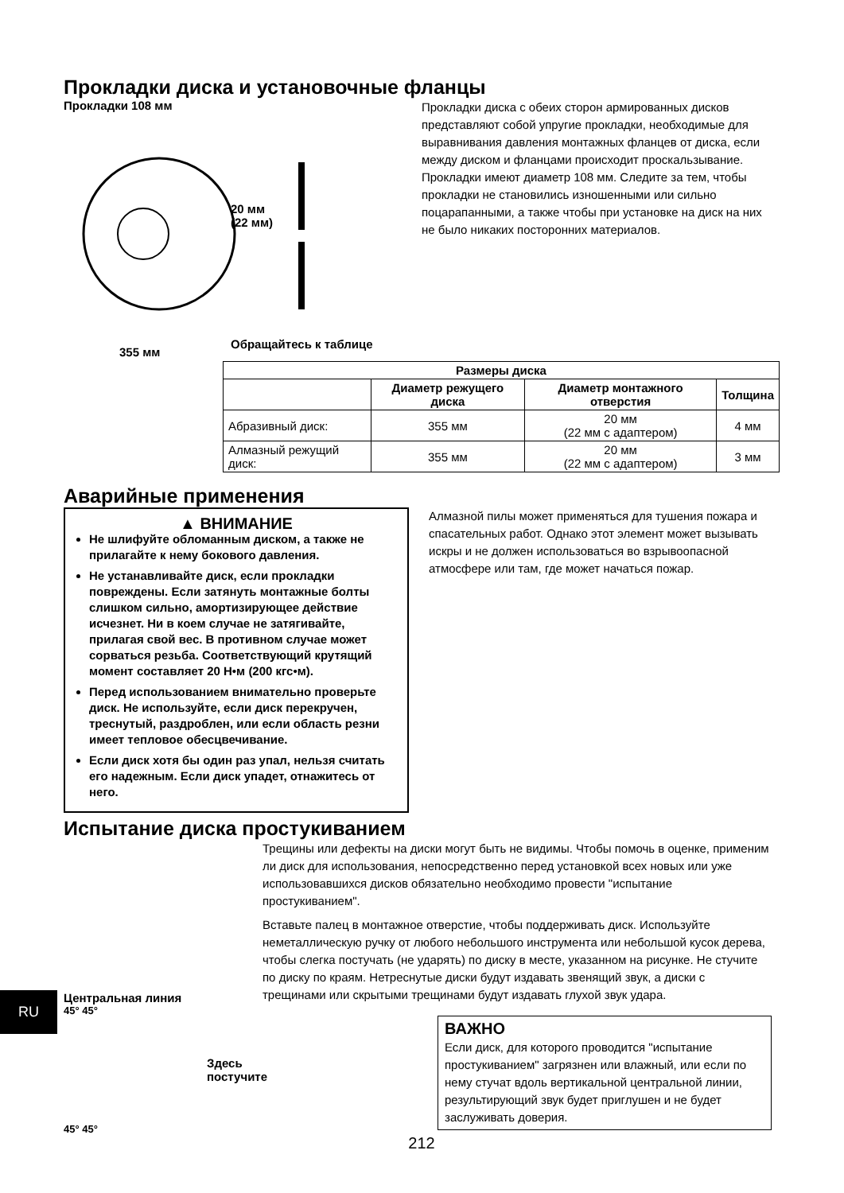Прокладки диска и установочные фланцы
Прокладки 108 мм
20 мм
(22 мм)
Обращайтесь к таблице
355 мм
Прокладки диска с обеих сторон армированных дисков представляют собой упругие прокладки, необходимые для выравнивания давления монтажных фланцев от диска, если между диском и фланцами происходит проскальзывание. Прокладки имеют диаметр 108 мм. Следите за тем, чтобы прокладки не становились изношенными или сильно поцарапанными, а также чтобы при установке на диск на них не было никаких посторонних материалов.
| Размеры диска | | | |
| --- | --- | --- | --- |
| | Диаметр режущего диска | Диаметр монтажного отверстия | Толщина |
| Абразивный диск: | 355 мм | 20 мм (22 мм с адаптером) | 4 мм |
| Алмазный режущий диск: | 355 мм | 20 мм (22 мм с адаптером) | 3 мм |
Аварийные применения
▲ ВНИМАНИЕ
Не шлифуйте обломанным диском, а также не прилагайте к нему бокового давления.
Не устанавливайте диск, если прокладки повреждены. Если затянуть монтажные болты слишком сильно, амортизирующее действие исчезнет. Ни в коем случае не затягивайте, прилагая свой вес. В противном случае может сорваться резьба. Соответствующий крутящий момент составляет 20 Н•м (200 кгс•м).
Перед использованием внимательно проверьте диск. Не используйте, если диск перекручен, треснутый, раздроблен, или если область резни имеет тепловое обесцвечивание.
Если диск хотя бы один раз упал, нельзя считать его надежным. Если диск упадет, отнажитесь от него.
Алмазной пилы может применяться для тушения пожара и спасательных работ. Однако этот элемент может вызывать искры и не должен использоваться во взрывоопасной атмосфере или там, где может начаться пожар.
Испытание диска простукиванием
Центральная линия
45° 45°
Здесь постучите
45° 45°
Трещины или дефекты на диски могут быть не видимы. Чтобы помочь в оценке, применим ли диск для использования, непосредственно перед установкой всех новых или уже использовавшихся дисков обязательно необходимо провести "испытание простукиванием".
Вставьте палец в монтажное отверстие, чтобы поддерживать диск. Используйте неметаллическую ручку от любого небольшого инструмента или небольшой кусок дерева, чтобы слегка постучать (не ударять) по диску в месте, указанном на рисунке. Не стучите по диску по краям. Нетреснутые диски будут издавать звенящий звук, а диски с трещинами или скрытыми трещинами будут издавать глухой звук удара.
ВАЖНО
Если диск, для которого проводится "испытание простукиванием" загрязнен или влажный, или если по нему стучат вдоль вертикальной центральной линии, результирующий звук будет приглушен и не будет заслуживать доверия.
212
RU